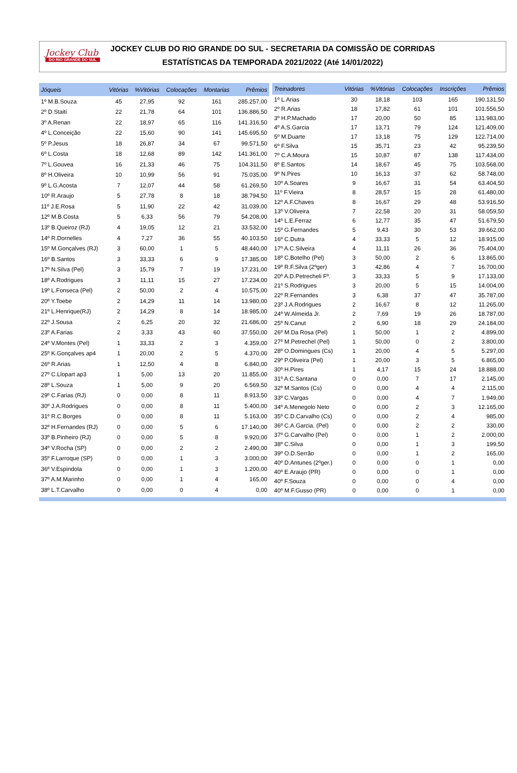Jockey Club
DO RIO GRANDE DO SUL
JOCKEY CLUB DO RIO GRANDE DO SUL - SECRETARIA DA COMISSÃO DE CORRIDAS
ESTATÍSTICAS DA TEMPORADA 2021/2022 (Até 14/01/2022)
| Jóqueis | Vitórias | %Vitórias | Colocações | Montarias | Prêmios |
| --- | --- | --- | --- | --- | --- |
| 1º M.B.Souza | 45 | 27,95 | 92 | 161 | 285.257,00 |
| 2º D.Staiti | 22 | 21,78 | 64 | 101 | 136.886,50 |
| 3º A.Renan | 22 | 18,97 | 65 | 116 | 141.316,50 |
| 4º L.Conceição | 22 | 15,60 | 90 | 141 | 145.695,50 |
| 5º P.Jesus | 18 | 26,87 | 34 | 67 | 99.571,50 |
| 6º L.Costa | 18 | 12,68 | 89 | 142 | 141.361,00 |
| 7º L.Gouvea | 16 | 21,33 | 46 | 75 | 104.311,50 |
| 8º H.Oliveira | 10 | 10,99 | 56 | 91 | 75.035,00 |
| 9º L.G.Acosta | 7 | 12,07 | 44 | 58 | 61.269,50 |
| 10º R.Araujo | 5 | 27,78 | 8 | 18 | 38.794,50 |
| 11º J.E.Rosa | 5 | 11,90 | 22 | 42 | 31.039,00 |
| 12º M.B.Costa | 5 | 6,33 | 56 | 79 | 54.208,00 |
| 13º B.Queiroz (RJ) | 4 | 19,05 | 12 | 21 | 33.532,00 |
| 14º R.Dornelles | 4 | 7,27 | 36 | 55 | 40.103,50 |
| 15º M.Gonçalves (RJ) | 3 | 60,00 | 1 | 5 | 48.440,00 |
| 16º B.Santos | 3 | 33,33 | 6 | 9 | 17.385,00 |
| 17º N.Silva (Pel) | 3 | 15,79 | 7 | 19 | 17.231,00 |
| 18º A.Rodrigues | 3 | 11,11 | 15 | 27 | 17.234,00 |
| 19º L.Fonseca (Pel) | 2 | 50,00 | 2 | 4 | 10.575,00 |
| 20º Y.Toebe | 2 | 14,29 | 11 | 14 | 13.980,00 |
| 21º L.Henrique(RJ) | 2 | 14,29 | 8 | 14 | 18.985,00 |
| 22º J.Sousa | 2 | 6,25 | 20 | 32 | 21.686,00 |
| 23º A.Farias | 2 | 3,33 | 43 | 60 | 37.550,00 |
| 24º V.Montes (Pel) | 1 | 33,33 | 2 | 3 | 4.359,00 |
| 25º K.Gonçalves ap4 | 1 | 20,00 | 2 | 5 | 4.370,00 |
| 26º R.Arias | 1 | 12,50 | 4 | 8 | 6.840,00 |
| 27º C.Llopart ap3 | 1 | 5,00 | 13 | 20 | 11.855,00 |
| 28º L.Souza | 1 | 5,00 | 9 | 20 | 6.569,50 |
| 29º C.Farias (RJ) | 0 | 0,00 | 8 | 11 | 8.913,50 |
| 30º J.A.Rodrigues | 0 | 0,00 | 8 | 11 | 5.400,00 |
| 31º R.C.Borges | 0 | 0,00 | 8 | 11 | 5.163,00 |
| 32º H.Fernandes (RJ) | 0 | 0,00 | 5 | 6 | 17.140,00 |
| 33º B.Pinheiro (RJ) | 0 | 0,00 | 5 | 8 | 9.920,00 |
| 34º V.Rocha (SP) | 0 | 0,00 | 2 | 2 | 2.490,00 |
| 35º F.Larroque (SP) | 0 | 0,00 | 1 | 3 | 3.000,00 |
| 36º V.Espindola | 0 | 0,00 | 1 | 3 | 1.200,00 |
| 37º A.M.Marinho | 0 | 0,00 | 1 | 4 | 165,00 |
| 38º L.T.Carvalho | 0 | 0,00 | 0 | 4 | 0,00 |
| Treinadores | Vitórias | %Vitórias | Colocações | Inscrições | Prêmios |
| --- | --- | --- | --- | --- | --- |
| 1º L.Arias | 30 | 18,18 | 103 | 165 | 190.131,50 |
| 2º R.Arias | 18 | 17,82 | 61 | 101 | 101.556,50 |
| 3º H.P.Machado | 17 | 20,00 | 50 | 85 | 131.983,00 |
| 4º A.S.Garcia | 17 | 13,71 | 79 | 124 | 121.409,00 |
| 5º M.Duarte | 17 | 13,18 | 75 | 129 | 122.714,00 |
| 6º F.Silva | 15 | 35,71 | 23 | 42 | 95.239,50 |
| 7º C.A.Moura | 15 | 10,87 | 87 | 138 | 117.434,00 |
| 8º E.Santos | 14 | 18,67 | 45 | 75 | 103.568,00 |
| 9º N.Pires | 10 | 16,13 | 37 | 62 | 58.748,00 |
| 10º A.Soares | 9 | 16,67 | 31 | 54 | 63.404,50 |
| 11º F.Vieira | 8 | 28,57 | 15 | 28 | 61.480,00 |
| 12º A.F.Chaves | 8 | 16,67 | 29 | 48 | 53.916,50 |
| 13º V.Oliveira | 7 | 22,58 | 20 | 31 | 58.059,50 |
| 14º L.E.Ferraz | 6 | 12,77 | 35 | 47 | 51.679,50 |
| 15º G.Fernandes | 5 | 9,43 | 30 | 53 | 39.662,00 |
| 16º C.Dutra | 4 | 33,33 | 5 | 12 | 18.915,00 |
| 17º A.C.Silveira | 4 | 11,11 | 26 | 36 | 75.404,00 |
| 18º C.Botelho (Pel) | 3 | 50,00 | 2 | 6 | 13.865,00 |
| 19º R.F.Silva (2ºger) | 3 | 42,86 | 4 | 7 | 16.700,00 |
| 20º A.D.Petrecheli Fº. | 3 | 33,33 | 5 | 9 | 17.133,00 |
| 21º S.Rodrigues | 3 | 20,00 | 5 | 15 | 14.004,00 |
| 22º R.Fernandes | 3 | 6,38 | 37 | 47 | 35.787,00 |
| 23º J.A.Rodrigues | 2 | 16,67 | 8 | 12 | 11.265,00 |
| 24º W.Almeida Jr. | 2 | 7,69 | 19 | 26 | 18.787,00 |
| 25º N.Canut | 2 | 6,90 | 18 | 29 | 24.184,00 |
| 26º M.Da Rosa (Pel) | 1 | 50,00 | 1 | 2 | 4.899,00 |
| 27º M.Petrechel (Pel) | 1 | 50,00 | 0 | 2 | 3.800,00 |
| 28º O.Domingues (Cs) | 1 | 20,00 | 4 | 5 | 5.297,00 |
| 29º P.Oliveira (Pel) | 1 | 20,00 | 3 | 5 | 6.865,00 |
| 30º H.Pires | 1 | 4,17 | 15 | 24 | 18.888,00 |
| 31º A.C.Santana | 0 | 0,00 | 7 | 17 | 2.145,00 |
| 32º M.Santos (Cs) | 0 | 0,00 | 4 | 4 | 2.115,00 |
| 33º C.Vargas | 0 | 0,00 | 4 | 7 | 1.949,00 |
| 34º A.Menegolo Neto | 0 | 0,00 | 2 | 3 | 12.165,00 |
| 35º C.D.Carvalho (Cs) | 0 | 0,00 | 2 | 4 | 985,00 |
| 36º C.A.Garcia. (Pel) | 0 | 0,00 | 2 | 2 | 330,00 |
| 37º G.Carvalho (Pel) | 0 | 0,00 | 1 | 2 | 2.000,00 |
| 38º C.Silva | 0 | 0,00 | 1 | 3 | 199,50 |
| 39º O.D.Serrão | 0 | 0,00 | 1 | 2 | 165,00 |
| 40º D.Antunes (2ºger.) | 0 | 0,00 | 0 | 1 | 0,00 |
| 40º E.Araujo (PR) | 0 | 0,00 | 0 | 1 | 0,00 |
| 40º F.Souza | 0 | 0,00 | 0 | 4 | 0,00 |
| 40º M.F.Gusso (PR) | 0 | 0,00 | 0 | 1 | 0,00 |